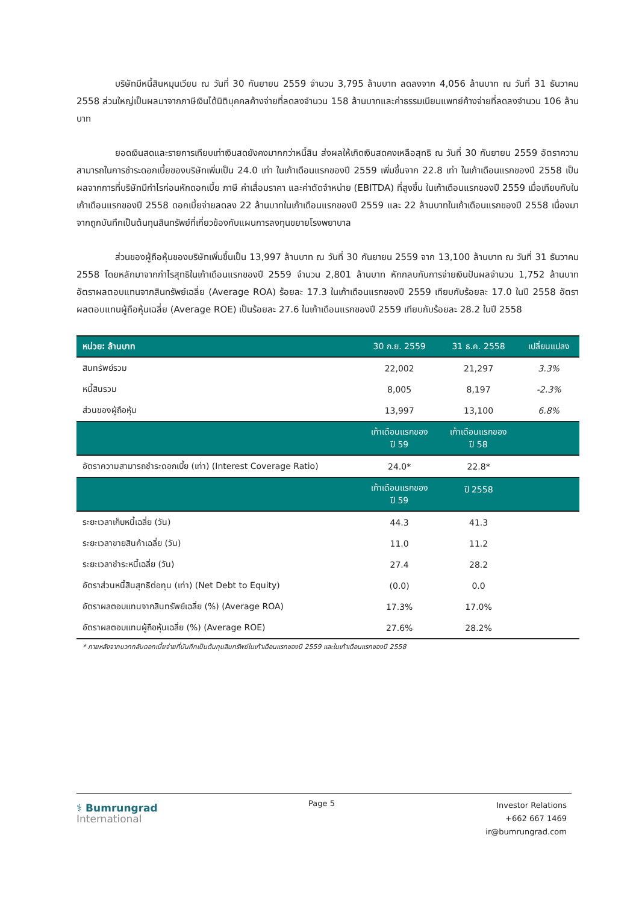บริษัทมีหนี้สินหมุนเวียน ณ วันที่ 30 กันยายน 2559 จำนวน 3,795 ล้านบาท ลดลงจาก 4,056 ล้านบาท ณ วันที่ 31 ธันวาคม 2558 ส่วนใหญ่เป็นผลมาจากภาษีเงินได้นิติบุคคลค้างจ่ายที่ลดลงจำนวน 158 ล้านบาทและค่าธรรมเนียมแพทย์ค้างจ่ายที่ลดลงจำนวน 106 ล้านบาท
ยอดเงินสดและรายการเทียบเท่าเงินสดยังคงมากกว่าหนี้สิน ส่งผลให้เกิดเงินสดคงเหลือสุทธิ ณ วันที่ 30 กันยายน 2559 อัตราความสามารถในการชำระดอกเบี้ยของบริษัทเพิ่มเป็น 24.0 เท่า ในเก้าเดือนแรกของปี 2559 เพิ่มขึ้นจาก 22.8 เท่า ในเก้าเดือนแรกของปี 2558 เป็นผลจากการที่บริษัทมีกำไรก่อนหักดอกเบี้ย ภาษี ค่าเสื่อมราคา และค่าตัดจำหน่าย (EBITDA) ที่สูงขึ้น ในเก้าเดือนแรกของปี 2559 เมื่อเทียบกับในเก้าเดือนแรกของปี 2558 ดอกเบี้ยจ่ายลดลง 22 ล้านบาทในเก้าเดือนแรกของปี 2559 และ 22 ล้านบาทในเก้าเดือนแรกของปี 2558 เนื่องมาจากถูกบันทึกเป็นต้นทุนสินทรัพย์ที่เกี่ยวข้องกับแผนการลงทุนขยายโรงพยาบาล
ส่วนของผู้ถือหุ้นของบริษัทเพิ่มขึ้นเป็น 13,997 ล้านบาท ณ วันที่ 30 กันยายน 2559 จาก 13,100 ล้านบาท ณ วันที่ 31 ธันวาคม 2558 โดยหลักมาจากกำไรสุทธิในเก้าเดือนแรกของปี 2559 จำนวน 2,801 ล้านบาท หักกลบกับการจ่ายเงินปันผลจำนวน 1,752 ล้านบาท อัตราผลตอบแทนจากสินทรัพย์เฉลี่ย (Average ROA) ร้อยละ 17.3 ในเก้าเดือนแรกของปี 2559 เทียบกับร้อยละ 17.0 ในปี 2558 อัตราผลตอบแทนผู้ถือหุ้นเฉลี่ย (Average ROE) เป็นร้อยละ 27.6 ในเก้าเดือนแรกของปี 2559 เทียบกับร้อยละ 28.2 ในปี 2558
| หน่วย: ล้านบาท | 30 ก.ย. 2559 | 31 ธ.ค. 2558 | เปลี่ยนแปลง |
| --- | --- | --- | --- |
| สินทรัพย์รวม | 22,002 | 21,297 | 3.3% |
| หนี้สินรวม | 8,005 | 8,197 | -2.3% |
| ส่วนของผู้ถือหุ้น | 13,997 | 13,100 | 6.8% |
| | เก้าเดือนแรกของ ปี 59 | เก้าเดือนแรกของ ปี 58 | |
| อัตราความสามารถชำระดอกเบี้ย (เท่า) (Interest Coverage Ratio) | 24.0* | 22.8* | |
| | เก้าเดือนแรกของ ปี 59 | ปี 2558 | |
| ระยะเวลาเก็บหนี้เฉลี่ย (วัน) | 44.3 | 41.3 | |
| ระยะเวลาขายสินค้าเฉลี่ย (วัน) | 11.0 | 11.2 | |
| ระยะเวลาชำระหนี้เฉลี่ย (วัน) | 27.4 | 28.2 | |
| อัตราส่วนหนี้สินสุทธิต่อทุน (เท่า) (Net Debt to Equity) | (0.0) | 0.0 | |
| อัตราผลตอบแทนจากสินทรัพย์เฉลี่ย (%) (Average ROA) | 17.3% | 17.0% | |
| อัตราผลตอบแทนผู้ถือหุ้นเฉลี่ย (%) (Average ROE) | 27.6% | 28.2% | |
* ภายหลังจากบวกกลับดอกเบี้ยจ่ายที่บันทึกเป็นต้นทุนสินทรัพย์ในเก้าเดือนแรกของปี 2559 และในเก้าเดือนแรกของปี 2558
⚕ Bumrungrad
International
Page 5
Investor Relations
+662 667 1469
ir@bumrungrad.com